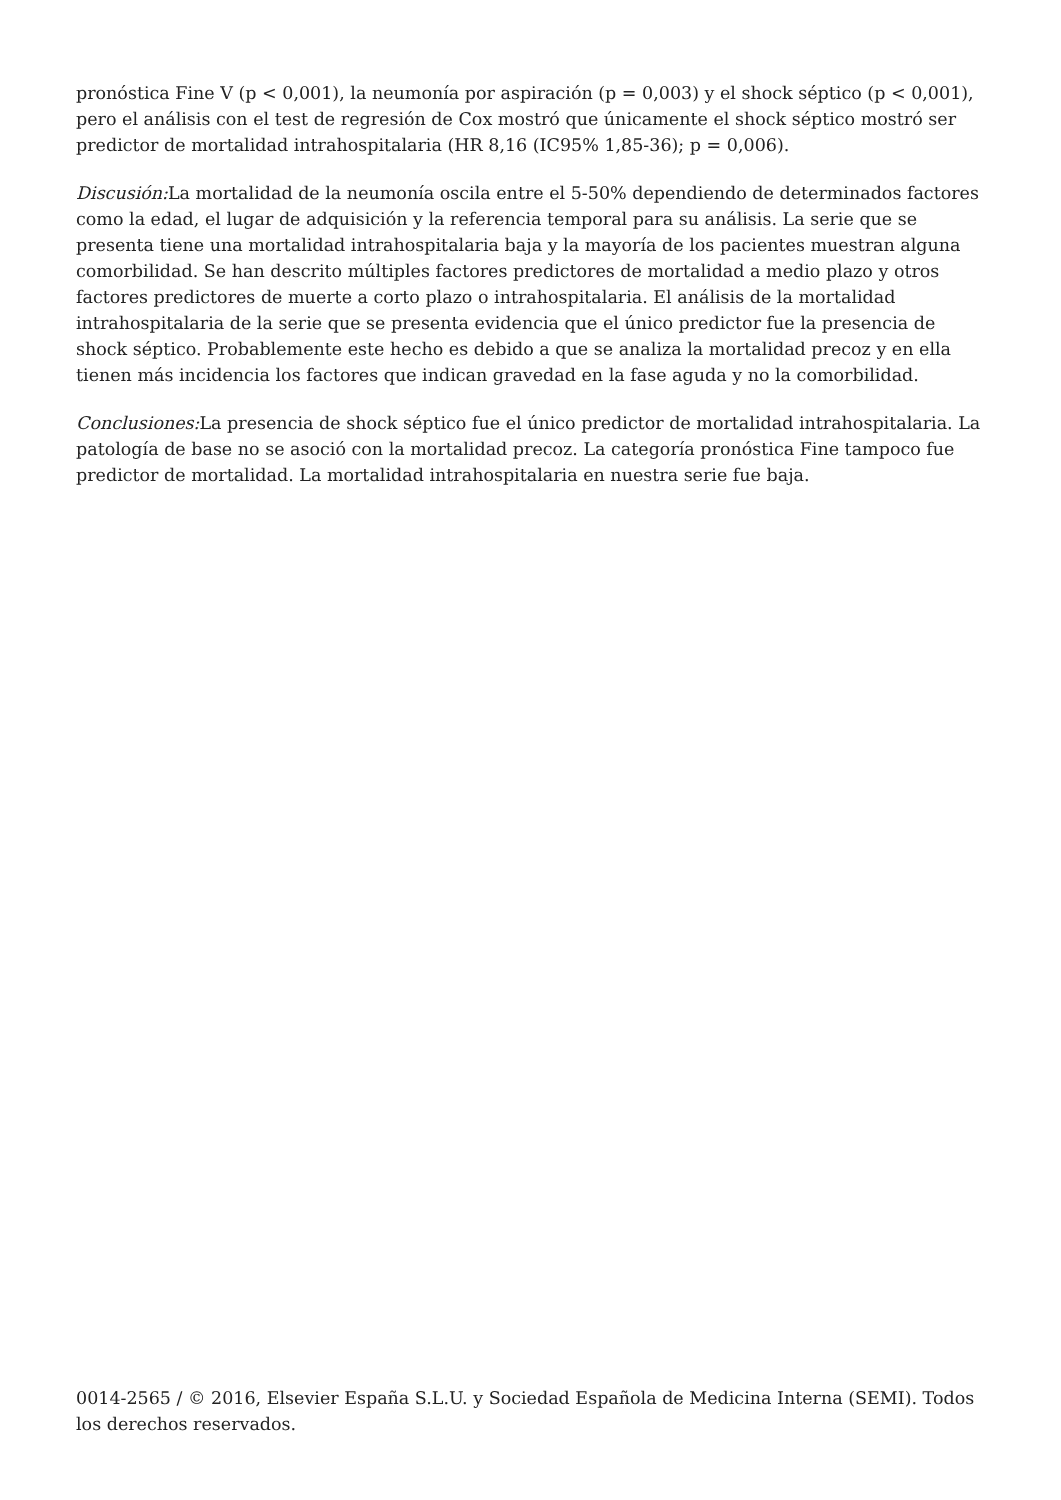pronóstica Fine V (p < 0,001), la neumonía por aspiración (p = 0,003) y el shock séptico (p < 0,001), pero el análisis con el test de regresión de Cox mostró que únicamente el shock séptico mostró ser predictor de mortalidad intrahospitalaria (HR 8,16 (IC95% 1,85-36); p = 0,006).
Discusión: La mortalidad de la neumonía oscila entre el 5-50% dependiendo de determinados factores como la edad, el lugar de adquisición y la referencia temporal para su análisis. La serie que se presenta tiene una mortalidad intrahospitalaria baja y la mayoría de los pacientes muestran alguna comorbilidad. Se han descrito múltiples factores predictores de mortalidad a medio plazo y otros factores predictores de muerte a corto plazo o intrahospitalaria. El análisis de la mortalidad intrahospitalaria de la serie que se presenta evidencia que el único predictor fue la presencia de shock séptico. Probablemente este hecho es debido a que se analiza la mortalidad precoz y en ella tienen más incidencia los factores que indican gravedad en la fase aguda y no la comorbilidad.
Conclusiones: La presencia de shock séptico fue el único predictor de mortalidad intrahospitalaria. La patología de base no se asoció con la mortalidad precoz. La categoría pronóstica Fine tampoco fue predictor de mortalidad. La mortalidad intrahospitalaria en nuestra serie fue baja.
0014-2565 / © 2016, Elsevier España S.L.U. y Sociedad Española de Medicina Interna (SEMI). Todos los derechos reservados.